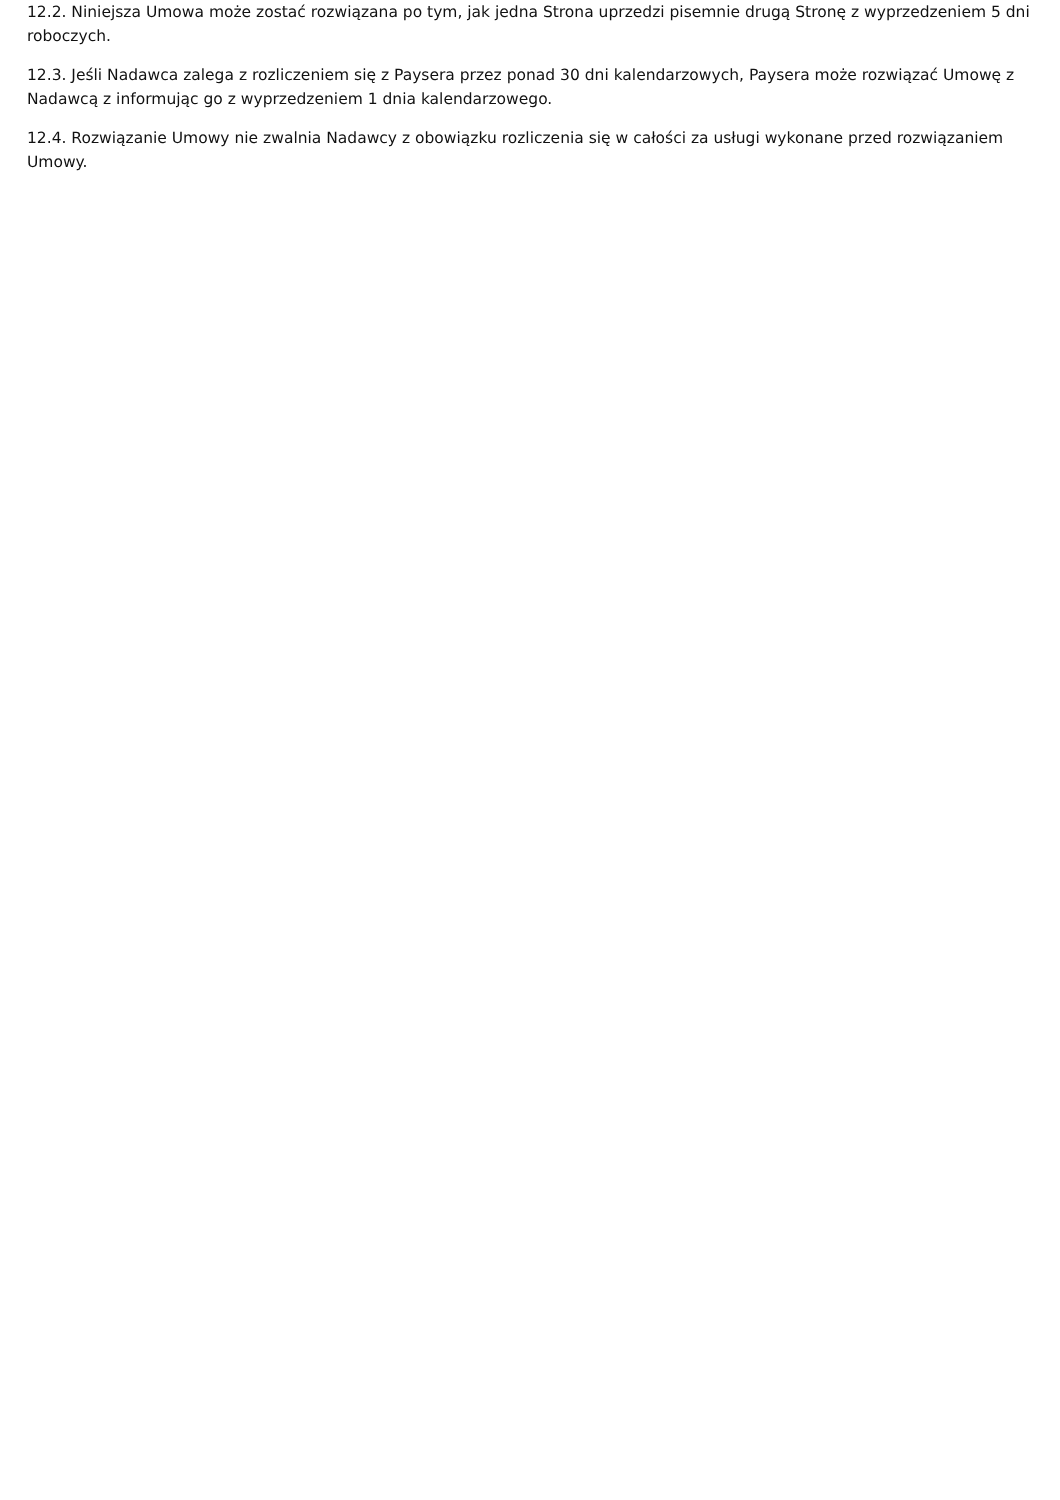12.2. Niniejsza Umowa może zostać rozwiązana po tym, jak jedna Strona uprzedzi pisemnie drugą Stronę z wyprzedzeniem 5 dni roboczych.
12.3. Jeśli Nadawca zalega z rozliczeniem się z Paysera przez ponad 30 dni kalendarzowych, Paysera może rozwiązać Umowę z Nadawcą z informując go z wyprzedzeniem 1 dnia kalendarzowego.
12.4. Rozwiązanie Umowy nie zwalnia Nadawcy z obowiązku rozliczenia się w całości za usługi wykonane przed rozwiązaniem Umowy.